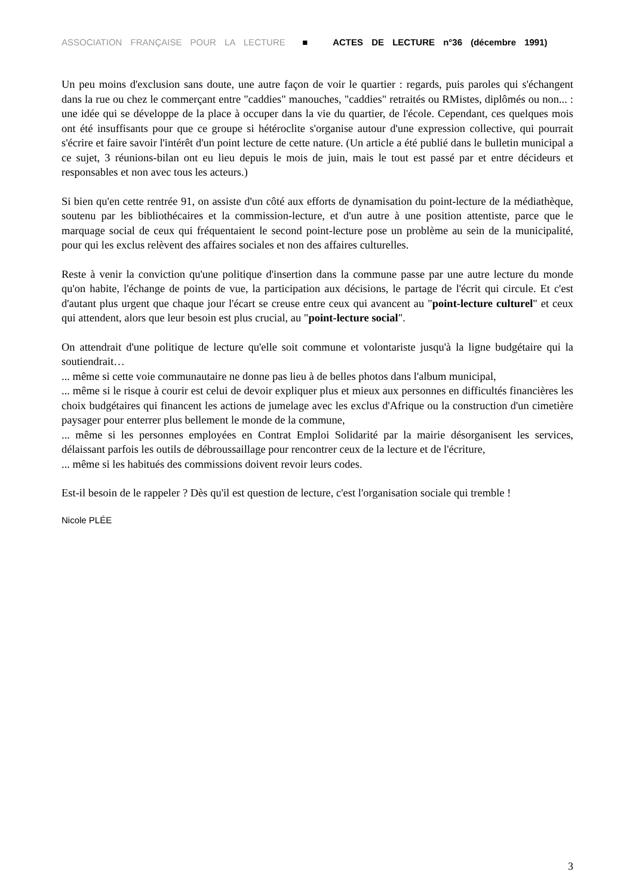ASSOCIATION FRANÇAISE POUR LA LECTURE ■ ACTES DE LECTURE n°36 (décembre 1991)
Un peu moins d'exclusion sans doute, une autre façon de voir le quartier : regards, puis paroles qui s'échangent dans la rue ou chez le commerçant entre "caddies" manouches, "caddies" retraités ou RMistes, diplômés ou non... : une idée qui se développe de la place à occuper dans la vie du quartier, de l'école. Cependant, ces quelques mois ont été insuffisants pour que ce groupe si hétéroclite s'organise autour d'une expression collective, qui pourrait s'écrire et faire savoir l'intérêt d'un point lecture de cette nature. (Un article a été publié dans le bulletin municipal a ce sujet, 3 réunions-bilan ont eu lieu depuis le mois de juin, mais le tout est passé par et entre décideurs et responsables et non avec tous les acteurs.)
Si bien qu'en cette rentrée 91, on assiste d'un côté aux efforts de dynamisation du point-lecture de la médiathèque, soutenu par les bibliothécaires et la commission-lecture, et d'un autre à une position attentiste, parce que le marquage social de ceux qui fréquentaient le second point-lecture pose un problème au sein de la municipalité, pour qui les exclus relèvent des affaires sociales et non des affaires culturelles.
Reste à venir la conviction qu'une politique d'insertion dans la commune passe par une autre lecture du monde qu'on habite, l'échange de points de vue, la participation aux décisions, le partage de l'écrit qui circule. Et c'est d'autant plus urgent que chaque jour l'écart se creuse entre ceux qui avancent au "point-lecture culturel" et ceux qui attendent, alors que leur besoin est plus crucial, au "point-lecture social".
On attendrait d'une politique de lecture qu'elle soit commune et volontariste jusqu'à la ligne budgétaire qui la soutiendrait…
... même si cette voie communautaire ne donne pas lieu à de belles photos dans l'album municipal,
... même si le risque à courir est celui de devoir expliquer plus et mieux aux personnes en difficultés financières les choix budgétaires qui financent les actions de jumelage avec les exclus d'Afrique ou la construction d'un cimetière paysager pour enterrer plus bellement le monde de la commune,
... même si les personnes employées en Contrat Emploi Solidarité par la mairie désorganisent les services, délaissant parfois les outils de débroussaillage pour rencontrer ceux de la lecture et de l'écriture,
... même si les habitués des commissions doivent revoir leurs codes.
Est-il besoin de le rappeler ? Dès qu'il est question de lecture, c'est l'organisation sociale qui tremble !
Nicole PLÉE
3